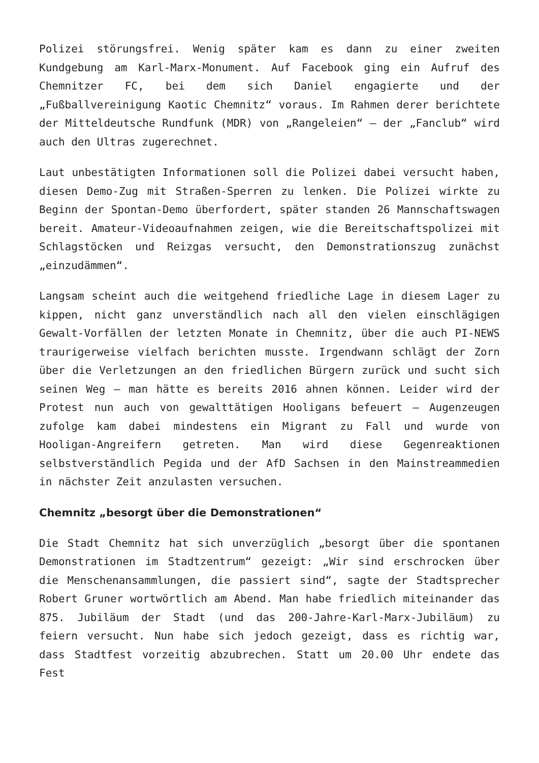Polizei störungsfrei. Wenig später kam es dann zu einer zweiten Kundgebung am Karl-Marx-Monument. Auf Facebook ging ein Aufruf des Chemnitzer FC, bei dem sich Daniel engagierte und der „Fußballvereinigung Kaotic Chemnitz“ voraus. Im Rahmen derer berichtete der Mitteldeutsche Rundfunk (MDR) von „Rangeleien“ – der „Fanclub“ wird auch den Ultras zugerechnet.
Laut unbestätigten Informationen soll die Polizei dabei versucht haben, diesen Demo-Zug mit Straßen-Sperren zu lenken. Die Polizei wirkte zu Beginn der Spontan-Demo überfordert, später standen 26 Mannschaftswagen bereit. Amateur-Videoaufnahmen zeigen, wie die Bereitschaftspolizei mit Schlagstöcken und Reizgas versucht, den Demonstrationszug zunächst „einzudämmen“.
Langsam scheint auch die weitgehend friedliche Lage in diesem Lager zu kippen, nicht ganz unverständlich nach all den vielen einschlägigen Gewalt-Vorfällen der letzten Monate in Chemnitz, über die auch PI-NEWS traurigerweise vielfach berichten musste. Irgendwann schlägt der Zorn über die Verletzungen an den friedlichen Bürgern zurück und sucht sich seinen Weg – man hätte es bereits 2016 ahnen können. Leider wird der Protest nun auch von gewalttätigen Hooligans befeuert – Augenzeugen zufolge kam dabei mindestens ein Migrant zu Fall und wurde von Hooligan-Angreifern getreten. Man wird diese Gegenreaktionen selbstverständlich Pegida und der AfD Sachsen in den Mainstreammedien in nächster Zeit anzulasten versuchen.
Chemnitz „besorgt über die Demonstrationen“
Die Stadt Chemnitz hat sich unverzüglich „besorgt über die spontanen Demonstrationen im Stadtzentrum“ gezeigt: „Wir sind erschrocken über die Menschenansammlungen, die passiert sind“, sagte der Stadtsprecher Robert Gruner wortwörtlich am Abend. Man habe friedlich miteinander das 875. Jubiläum der Stadt (und das 200-Jahre-Karl-Marx-Jubiläum) zu feiern versucht. Nun habe sich jedoch gezeigt, dass es richtig war, dass Stadtfest vorzeitig abzubrechen. Statt um 20.00 Uhr endete das Fest